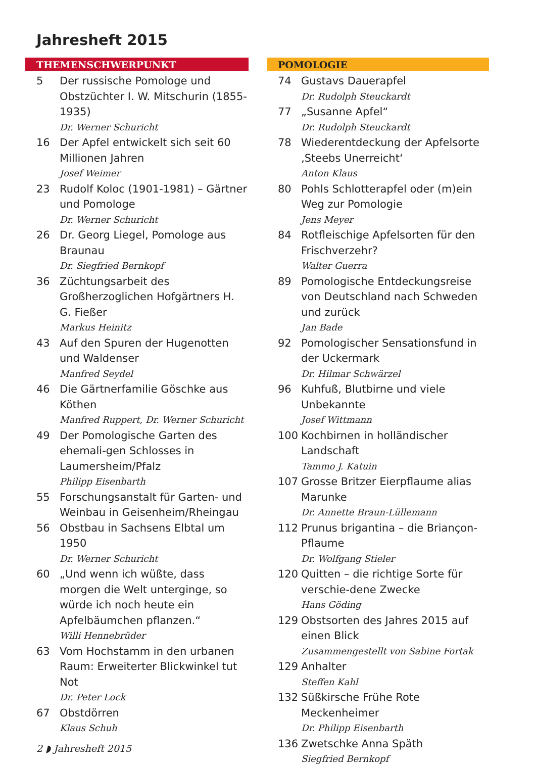Jahresheft 2015
THEMENSCHWERPUNKT
5 Der russische Pomologe und Obstzüchter I. W. Mitschurin (1855-1935)
Dr. Werner Schuricht
16 Der Apfel entwickelt sich seit 60 Millionen Jahren
Josef Weimer
23 Rudolf Koloc (1901-1981) – Gärtner und Pomologe
Dr. Werner Schuricht
26 Dr. Georg Liegel, Pomologe aus Braunau
Dr. Siegfried Bernkopf
36 Züchtungsarbeit des Großherzoglichen Hofgärtners H. G. Fießer
Markus Heinitz
43 Auf den Spuren der Hugenotten und Waldenser
Manfred Seydel
46 Die Gärtnerfamilie Göschke aus Köthen
Manfred Ruppert, Dr. Werner Schuricht
49 Der Pomologische Garten des ehemali-gen Schlosses in Laumersheim/Pfalz
Philipp Eisenbarth
55 Forschungsanstalt für Garten- und Weinbau in Geisenheim/Rheingau
56 Obstbau in Sachsens Elbtal um 1950
Dr. Werner Schuricht
60 „Und wenn ich wüßte, dass morgen die Welt unterginge, so würde ich noch heute ein Apfelbäumchen pflanzen.“Willi Hennebrüder
63 Vom Hochstamm in den urbanen Raum: Erweiterter Blickwinkel tut Not
Dr. Peter Lock
67 Obstdörren
Klaus Schuh
POMOLOGIE
74 Gustavs Dauerapfel
Dr. Rudolph Steuckardt
77 „Susanne Apfel“Dr. Rudolph Steuckardt
78 Wiederentdeckung der Apfelsorte ‚Steebs Unerreicht‘Anton Klaus
80 Pohls Schlotterapfel oder (m)ein Weg zur Pomologie
Jens Meyer
84 Rotfleischige Apfelsorten für den Frischverzehr?
Walter Guerra
89 Pomologische Entdeckungsreise von Deutschland nach Schweden und zurück
Jan Bade
92 Pomologischer Sensationsfund in der Uckermark
Dr. Hilmar Schwärzel
96 Kuhfuß, Blutbirne und viele Unbekannte
Josef Wittmann
100 Kochbirnen in holländischer Landschaft
Tammo J. Katuin
107 Grosse Britzer Eierpflaume alias Marunke
Dr. Annette Braun-Lüllemann
112 Prunus brigantina – die Briançon-Pflaume
Dr. Wolfgang Stieler
120 Quitten – die richtige Sorte für verschie-dene Zwecke
Hans Göding
129 Obstsorten des Jahres 2015 auf einen Blick
Zusammengestellt von Sabine Fortak
129 Anhalter
Steffen Kahl
132 Süßkirsche Frühe Rote Meckenheimer
Dr. Philipp Eisenbarth
136 Zwetschke Anna Späth
Siegfried Bernkopf
2 ◗ Jahresheft 2015